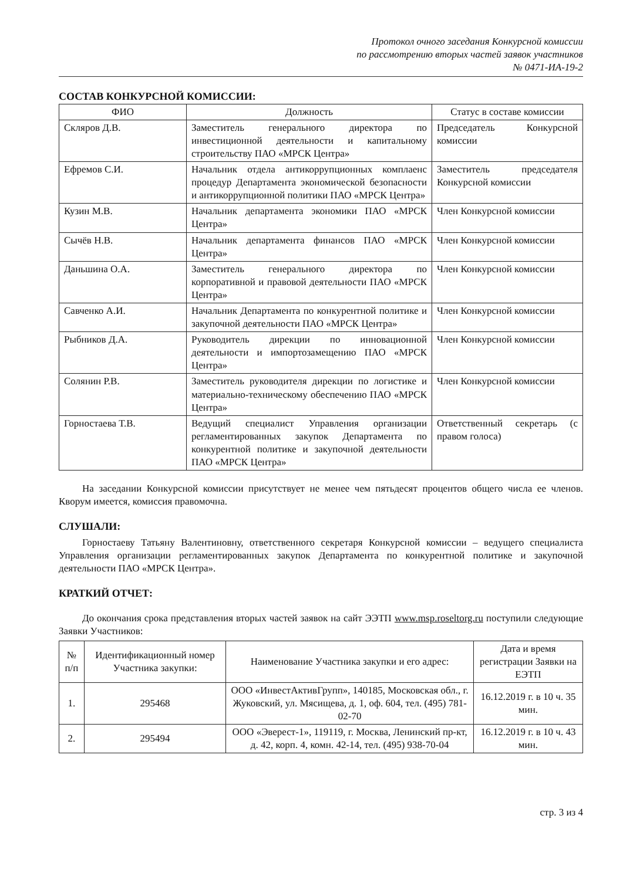Протокол очного заседания Конкурсной комиссии
по рассмотрению вторых частей заявок участников
№ 0471-ИА-19-2
СОСТАВ КОНКУРСНОЙ КОМИССИИ:
| ФИО | Должность | Статус в составе комиссии |
| --- | --- | --- |
| Скляров Д.В. | Заместитель генерального директора по инвестиционной деятельности и капитальному строительству ПАО «МРСК Центра» | Председатель Конкурсной комиссии |
| Ефремов С.И. | Начальник отдела антикоррупционных комплаенс процедур Департамента экономической безопасности и антикоррупционной политики ПАО «МРСК Центра» | Заместитель председателя Конкурсной комиссии |
| Кузин М.В. | Начальник департамента экономики ПАО «МРСК Центра» | Член Конкурсной комиссии |
| Сычёв Н.В. | Начальник департамента финансов ПАО «МРСК Центра» | Член Конкурсной комиссии |
| Даньшина О.А. | Заместитель генерального директора по корпоративной и правовой деятельности ПАО «МРСК Центра» | Член Конкурсной комиссии |
| Савченко А.И. | Начальник Департамента по конкурентной политике и закупочной деятельности ПАО «МРСК Центра» | Член Конкурсной комиссии |
| Рыбников Д.А. | Руководитель дирекции по инновационной деятельности и импортозамещению ПАО «МРСК Центра» | Член Конкурсной комиссии |
| Солянин Р.В. | Заместитель руководителя дирекции по логистике и материально-техническому обеспечению ПАО «МРСК Центра» | Член Конкурсной комиссии |
| Горностаева Т.В. | Ведущий специалист Управления организации регламентированных закупок Департамента по конкурентной политике и закупочной деятельности ПАО «МРСК Центра» | Ответственный секретарь (с правом голоса) |
На заседании Конкурсной комиссии присутствует не менее чем пятьдесят процентов общего числа ее членов. Кворум имеется, комиссия правомочна.
СЛУШАЛИ:
Горностаеву Татьяну Валентиновну, ответственного секретаря Конкурсной комиссии – ведущего специалиста Управления организации регламентированных закупок Департамента по конкурентной политике и закупочной деятельности ПАО «МРСК Центра».
КРАТКИЙ ОТЧЕТ:
До окончания срока представления вторых частей заявок на сайт ЭЭТП www.msp.roseltorg.ru поступили следующие Заявки Участников:
| № п/п | Идентификационный номер Участника закупки: | Наименование Участника закупки и его адрес: | Дата и время регистрации Заявки на ЕЭТП |
| --- | --- | --- | --- |
| 1. | 295468 | ООО «ИнвестАктивГрупп», 140185, Московская обл., г. Жуковский, ул. Мясищева, д. 1, оф. 604, тел. (495) 781-02-70 | 16.12.2019 г. в 10 ч. 35 мин. |
| 2. | 295494 | ООО «Эверест-1», 119119, г. Москва, Ленинский пр-кт, д. 42, корп. 4, комн. 42-14, тел. (495) 938-70-04 | 16.12.2019 г. в 10 ч. 43 мин. |
стр. 3 из 4